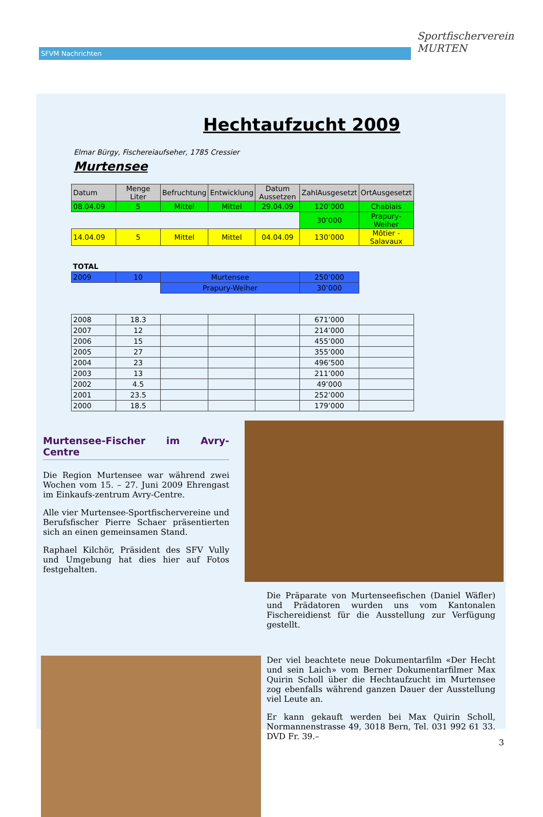SFVM Nachrichten
Sportfischerverein MURTEN
Hechtaufzucht 2009
Elmar Bürgy, Fischereiaufseher, 1785 Cressier
Murtensee
| Datum | Menge Liter | Befruchtung | Entwicklung | Datum Aussetzen | ZahlAusgesetzt | OrtAusgesetzt |
| 08.04.09 | 5 | Mittel | Mittel | 29.04.09 | 120’000 | Chablais |
| | | | | | 30’000 | Prapury-Weiher |
| 14.04.09 | 5 | Mittel | Mittel | 04.04.09 | 130’000 | Môtier - Salavaux |
| TOTAL | | | | | | |
| 2009 | 10 | Murtensee | | | 250’000 | |
| | | Prapury-Weiher | | | 30’000 | |
| 2008 | 18.3 | | | | 671’000 | |
| 2007 | 12 | | | | 214’000 | |
| 2006 | 15 | | | | 455’000 | |
| 2005 | 27 | | | | 355’000 | |
| 2004 | 23 | | | | 496’500 | |
| 2003 | 13 | | | | 211’000 | |
| 2002 | 4.5 | | | | 49’000 | |
| 2001 | 23.5 | | | | 252’000 | |
| 2000 | 18.5 | | | | 179’000 | |
Murtensee-Fischer im Avry-Centre
Die Region Murtensee war während zwei Wochen vom 15. – 27. Juni 2009 Ehrengast im Einkaufs-zentrum Avry-Centre.
Alle vier Murtensee-Sportfischervereine und Berufsfischer Pierre Schaer präsentierten sich an einen gemeinsamen Stand.
Raphael Kilchör, Präsident des SFV Vully und Umgebung hat dies hier auf Fotos festgehalten.
Die Präparate von Murtenseefischen (Daniel Wäfler) und Prädatoren wurden uns vom Kantonalen Fischereidienst für die Ausstellung zur Verfügung gestellt.
Der viel beachtete neue Dokumentarfilm «Der Hecht und sein Laich» vom Berner Dokumentarfilmer Max Quirin Scholl über die Hechtaufzucht im Murtensee zog ebenfalls während ganzen Dauer der Ausstellung viel Leute an.
Er kann gekauft werden bei Max Quirin Scholl, Normannenstrasse 49, 3018 Bern, Tel. 031 992 61 33. DVD Fr. 39.–
3